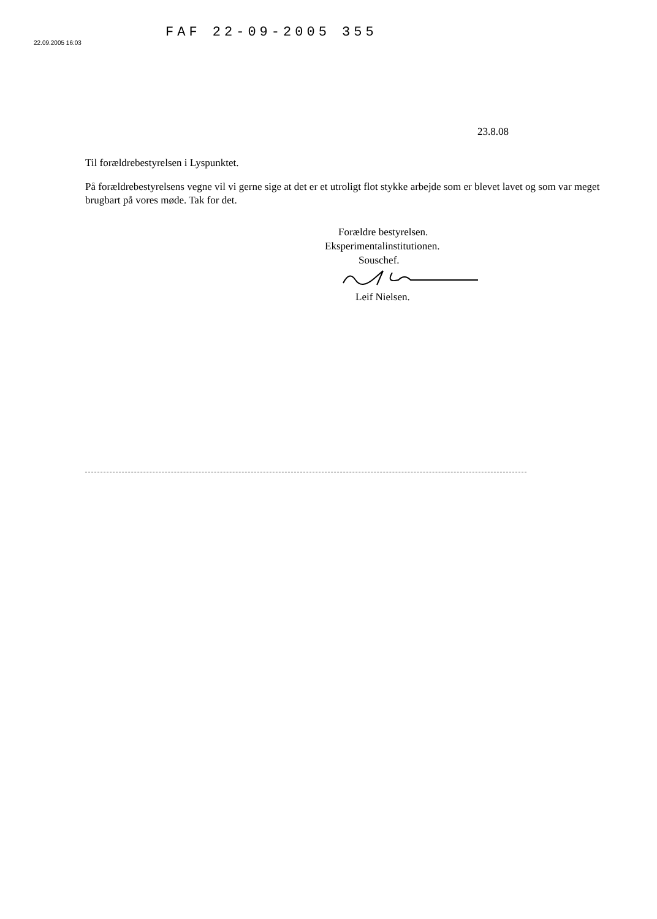22.09.2005 16:03
FAF 22-09-2005 355
23.8.08
Til forældrebestyrelsen i Lyspunktet.
På forældrebestyrelsens vegne vil vi gerne sige at det er et utroligt flot stykke arbejde som er blevet lavet og som var meget brugbart på vores møde. Tak for det.
Forældre bestyrelsen.
Eksperimentalinstitutionen.
Souschef.
Leif Nielsen.